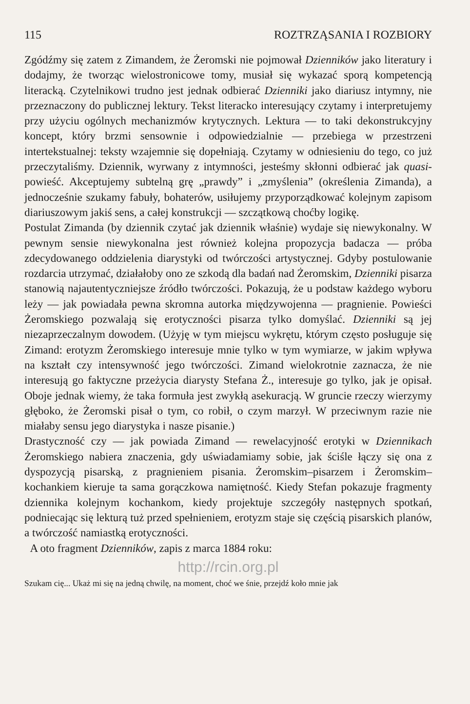115 ROZTRZĄSANIA I ROZBIORY
Zgódźmy się zatem z Zimandem, że Żeromski nie pojmował Dzienników jako literatury i dodajmy, że tworząc wielostronicowe tomy, musiał się wykazać sporą kompetencją literacką. Czytelnikowi trudno jest jednak odbierać Dzienniki jako diariusz intymny, nie przeznaczony do publicznej lektury. Tekst literacko interesujący czytamy i interpretujemy przy użyciu ogólnych mechanizmów krytycznych. Lektura — to taki dekonstrukcyjny koncept, który brzmi sensownie i odpowiedzialnie — przebiega w przestrzeni intertekstualnej: teksty wzajemnie się dopełniają. Czytamy w odniesieniu do tego, co już przeczytaliśmy. Dziennik, wyrwany z intymności, jesteśmy skłonni odbierać jak quasi-powieść. Akceptujemy subtelną grę „prawdy” i „zmyślenia” (określenia Zimanda), a jednocześnie szukamy fabuły, bohaterów, usiłujemy przyporządkować kolejnym zapisom diariuszowym jakiś sens, a całej konstrukcji — szczątkową choćby logikę.
Postulat Zimanda (by dziennik czytać jak dziennik właśnie) wydaje się niewykonalny. W pewnym sensie niewykonalna jest również kolejna propozycja badacza — próba zdecydowanego oddzielenia diarystyki od twórczości artystycznej. Gdyby postulowanie rozdarcia utrzymać, działałoby ono ze szkodą dla badań nad Żeromskim, Dzienniki pisarza stanowią najautentyczniejsze źródło twórczości. Pokazują, że u podstaw każdego wyboru leży — jak powiadała pewna skromna autorka międzywojenna — pragnienie. Powieści Żeromskiego pozwalają się erotyczności pisarza tylko domyślać. Dzienniki są jej niezaprzeczalnym dowodem. (Użyję w tym miejscu wykrętu, którym często posługuje się Zimand: erotyzm Żeromskiego interesuje mnie tylko w tym wymiarze, w jakim wpływa na kształt czy intensywność jego twórczości. Zimand wielokrotnie zaznacza, że nie interesują go faktyczne przeżycia diarysty Stefana Ż., interesuje go tylko, jak je opisał. Oboje jednak wiemy, że taka formuła jest zwykłą asekuracją. W gruncie rzeczy wierzymy głęboko, że Żeromski pisał o tym, co robił, o czym marzył. W przeciwnym razie nie miałaby sensu jego diarystyka i nasze pisanie.)
Drastyczność czy — jak powiada Zimand — rewelacyjność erotyki w Dziennikach Żeromskiego nabiera znaczenia, gdy uświadamiamy sobie, jak ściśle łączy się ona z dyspozycją pisarską, z pragnieniem pisania. Żeromskim–pisarzem i Żeromskim–kochankiem kieruje ta sama gorączkowa namiętność. Kiedy Stefan pokazuje fragmenty dziennika kolejnym kochankom, kiedy projektuje szczegóły następnych spotkań, podniecając się lekturą tuż przed spełnieniem, erotyzm staje się częścią pisarskich planów, a twórczość namiastką erotyczności.
A oto fragment Dzienników, zapis z marca 1884 roku:
http://rcin.org.pl
Szukam cię... Ukaż mi się na jedną chwilę, na moment, choć we śnie, przejdź koło mnie jak